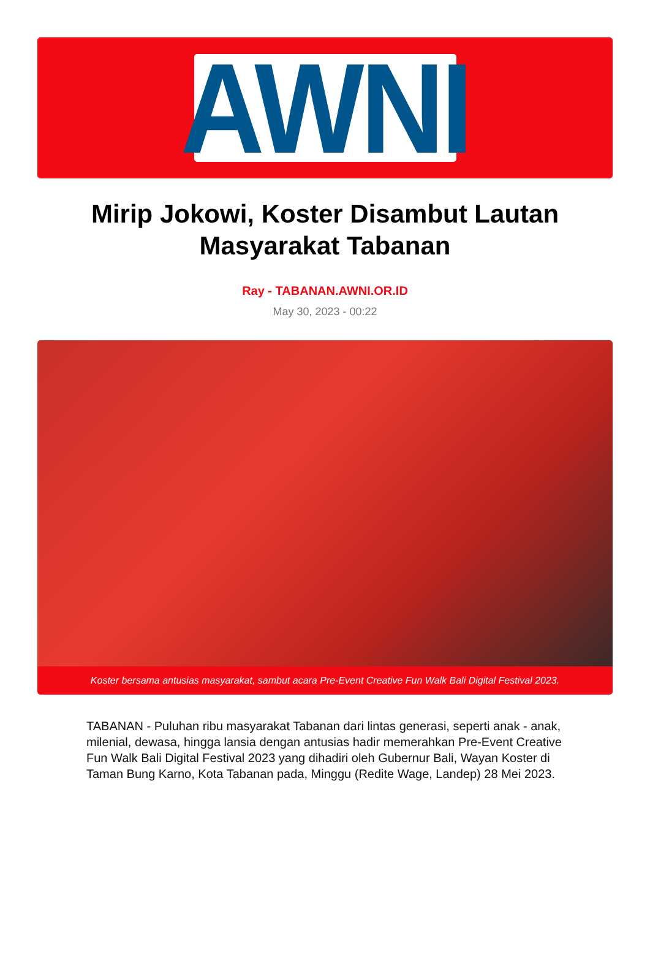AWNI
Mirip Jokowi, Koster Disambut Lautan Masyarakat Tabanan
Ray - TABANAN.AWNI.OR.ID
May 30, 2023 - 00:22
Koster bersama antusias masyarakat, sambut acara Pre-Event Creative Fun Walk Bali Digital Festival 2023.
TABANAN - Puluhan ribu masyarakat Tabanan dari lintas generasi, seperti anak - anak, milenial, dewasa, hingga lansia dengan antusias hadir memerahkan Pre-Event Creative Fun Walk Bali Digital Festival 2023 yang dihadiri oleh Gubernur Bali, Wayan Koster di Taman Bung Karno, Kota Tabanan pada, Minggu (Redite Wage, Landep) 28 Mei 2023.